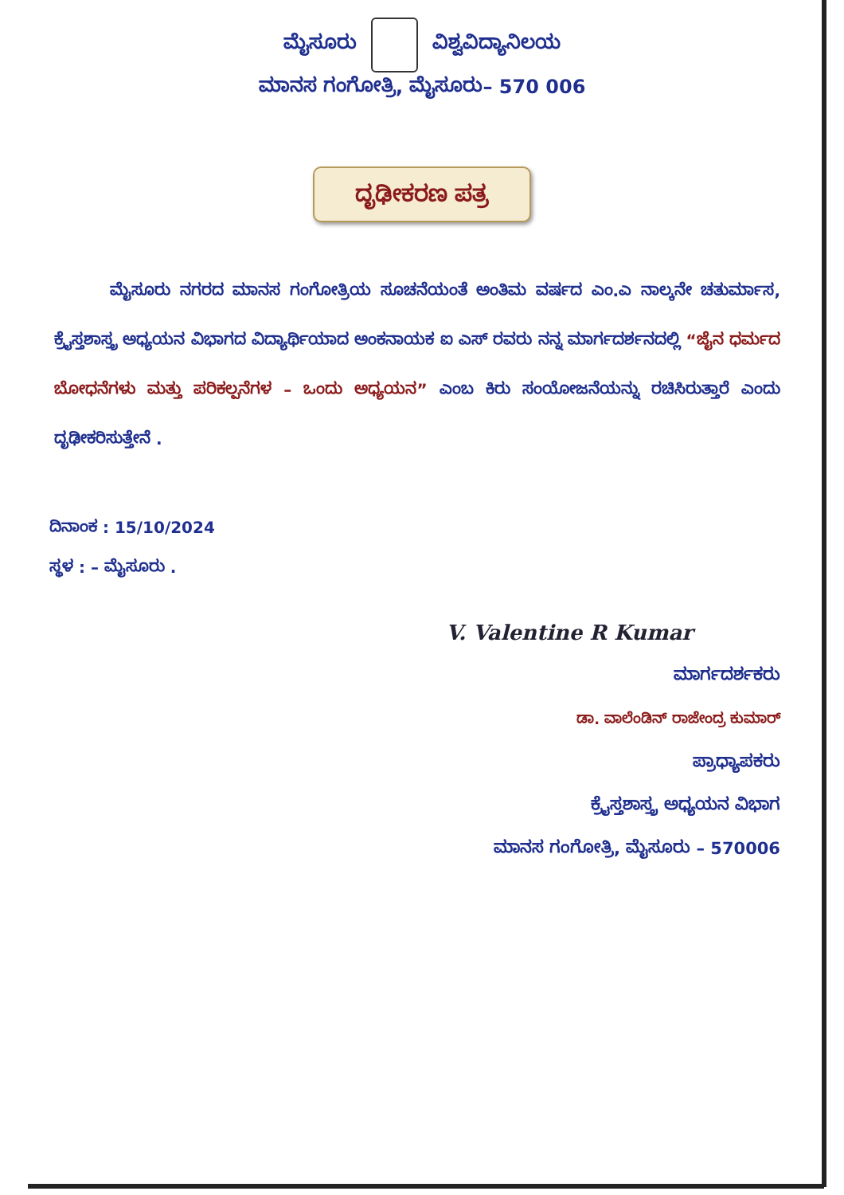ಮೈಸೂರು ವಿಶ್ವವಿದ್ಯಾನಿಲಯ
ಮಾನಸ ಗಂಗೋತ್ರಿ, ಮೈಸೂರು– 570 006
ದೃಢೀಕರಣ ಪತ್ರ
ಮೈಸೂರು ನಗರದ ಮಾನಸ ಗಂಗೋತ್ರಿಯ ಸೂಚನೆಯಂತೆ ಅಂತಿಮ ವರ್ಷದ ಎಂ.ಎ ನಾಲ್ಕನೇ ಚತುರ್ಮಾಸ, ಕ್ರೈಸ್ತಶಾಸ್ತ್ರ ಅಧ್ಯಯನ ವಿಭಾಗದ ವಿದ್ಯಾರ್ಥಿಯಾದ ಅಂಕನಾಯಕ ಐ ಎಸ್ ರವರು ನನ್ನ ಮಾರ್ಗದರ್ಶನದಲ್ಲಿ “ಜೈನ ಧರ್ಮದ ಬೋಧನೆಗಳು ಮತ್ತು ಪರಿಕಲ್ಪನೆಗಳ – ಒಂದು ಅಧ್ಯಯನ” ಎಂಬ ಕಿರು ಸಂಯೋಜನೆಯನ್ನು ರಚಿಸಿರುತ್ತಾರೆ ಎಂದು ದೃಢೀಕರಿಸುತ್ತೇನೆ .
ದಿನಾಂಕ : 15/10/2024
ಸ್ಥಳ : – ಮೈಸೂರು .
V. Valentine R Kumar
ಮಾರ್ಗದರ್ಶಕರು
ಡಾ. ವಾಲೆಂಡಿನ್ ರಾಜೇಂದ್ರ ಕುಮಾರ್
ಪ್ರಾಧ್ಯಾಪಕರು
ಕ್ರೈಸ್ತಶಾಸ್ತ್ರ ಅಧ್ಯಯನ ವಿಭಾಗ
ಮಾನಸ ಗಂಗೋತ್ರಿ, ಮೈಸೂರು – 570006